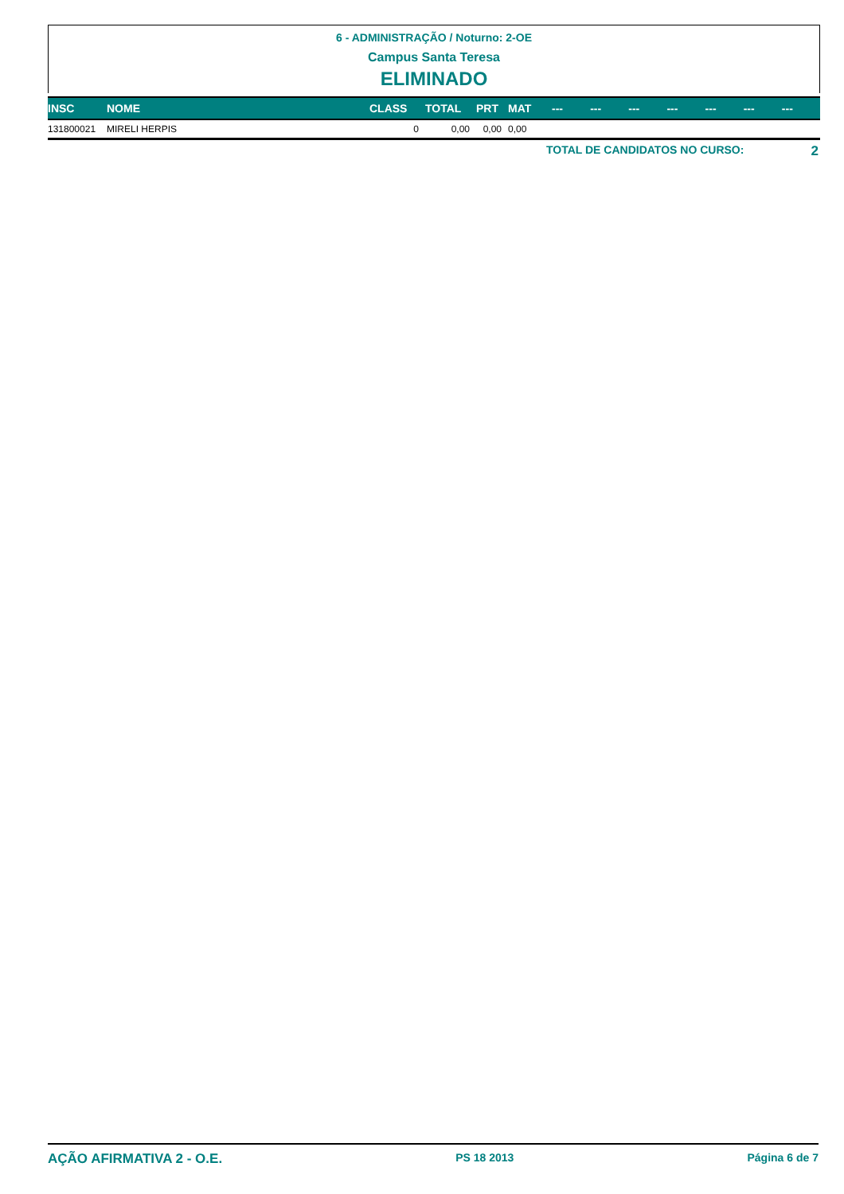6 - ADMINISTRAÇÃO / Noturno: 2-OE
Campus Santa Teresa
ELIMINADO
| INSC | NOME | CLASS | TOTAL | PRT | MAT | --- | --- | --- | --- | --- | --- | --- |
| --- | --- | --- | --- | --- | --- | --- | --- | --- | --- | --- | --- | --- |
| 131800021 | MIRELI HERPIS | 0 | 0,00 | 0,00 | 0,00 | | | | | | | |
TOTAL DE CANDIDATOS NO CURSO: 2
AÇÃO AFIRMATIVA 2 - O.E. PS 18 2013 Página 6 de 7